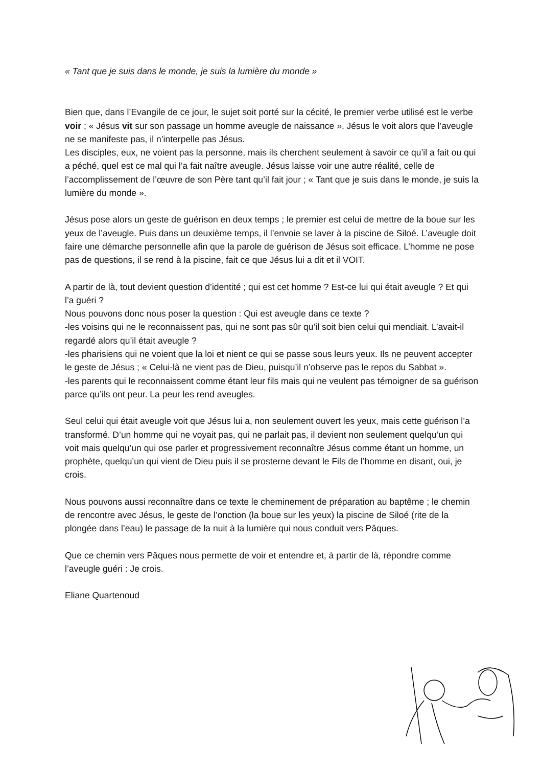« Tant que je suis dans le monde, je suis la lumière du monde »
Bien que, dans l’Evangile de ce jour, le sujet soit porté sur la cécité, le premier verbe utilisé est le verbe voir ; « Jésus vit sur son passage un homme aveugle de naissance ». Jésus le voit alors que l’aveugle ne se manifeste pas, il n’interpelle pas Jésus.
Les disciples, eux, ne voient pas la personne, mais ils cherchent seulement à savoir ce qu’il a fait ou qui a péché, quel est ce mal qui l’a fait naître aveugle. Jésus laisse voir une autre réalité, celle de l’accomplissement de l’œuvre de son Père tant qu’il fait jour ; « Tant que je suis dans le monde, je suis la lumière du monde ».
Jésus pose alors un geste de guérison en deux temps ; le premier est celui de mettre de la boue sur les yeux de l’aveugle. Puis dans un deuxième temps, il l’envoie se laver à la piscine de Siloé. L’aveugle doit faire une démarche personnelle afin que la parole de guérison de Jésus soit efficace. L’homme ne pose pas de questions, il se rend à la piscine, fait ce que Jésus lui a dit et il VOIT.
A partir de là, tout devient question d’identité ; qui est cet homme ? Est-ce lui qui était aveugle ? Et qui l’a guéri ?
Nous pouvons donc nous poser la question : Qui est aveugle dans ce texte ?
-les voisins qui ne le reconnaissent pas, qui ne sont pas sûr qu’il soit bien celui qui mendiait. L’avait-il regardé alors qu’il était aveugle ?
-les pharisiens qui ne voient que la loi et nient ce qui se passe sous leurs yeux. Ils ne peuvent accepter le geste de Jésus ; « Celui-là ne vient pas de Dieu, puisqu’il n’observe pas le repos du Sabbat ».
-les parents qui le reconnaissent comme étant leur fils mais qui ne veulent pas témoigner de sa guérison parce qu’ils ont peur. La peur les rend aveugles.
Seul celui qui était aveugle voit que Jésus lui a, non seulement ouvert les yeux, mais cette guérison l’a transformé. D’un homme qui ne voyait pas, qui ne parlait pas, il devient non seulement quelqu’un qui voit mais quelqu’un qui ose parler et progressivement reconnaître Jésus comme étant un homme, un prophète, quelqu’un qui vient de Dieu puis il se prosterne devant le Fils de l’homme en disant, oui, je crois.
Nous pouvons aussi reconnaître dans ce texte le cheminement de préparation au baptême ; le chemin de rencontre avec Jésus, le geste de l’onction (la boue sur les yeux) la piscine de Siloé (rite de la plongée dans l’eau) le passage de la nuit à la lumière qui nous conduit vers Pâques.
Que ce chemin vers Pâques nous permette de voir et entendre et, à partir de là, répondre comme l’aveugle guéri : Je crois.
Eliane Quartenoud